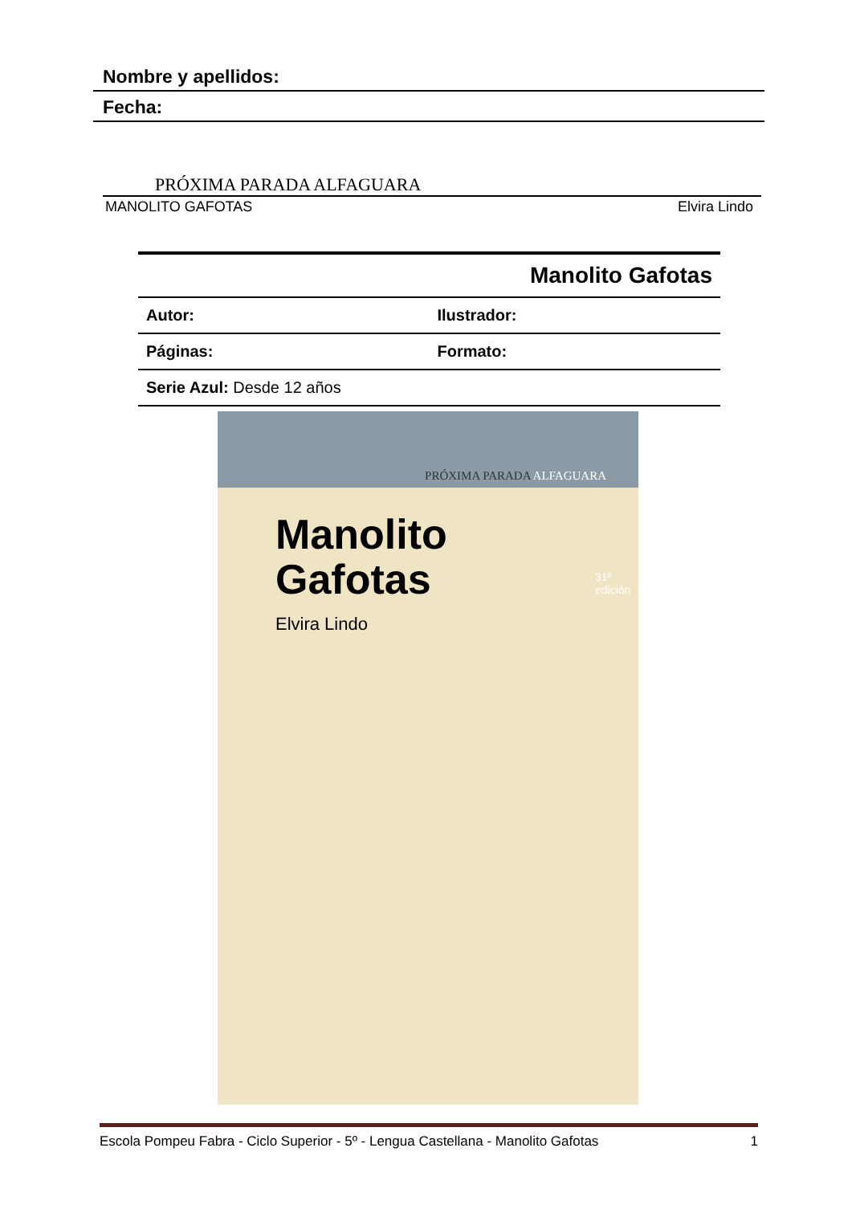Nombre y apellidos:
Fecha:
PRÓXIMA PARADA ALFAGUARA
MANOLITO GAFOTAS Elvira Lindo
| Manolito Gafotas | |
| Autor: | Ilustrador: |
| Páginas: | Formato: |
| Serie Azul: Desde 12 años | |
PRÓXIMA PARADA ALFAGUARA
Manolito
Gafotas
Elvira Lindo
31ª edición
Escola Pompeu Fabra - Ciclo Superior - 5º - Lengua Castellana - Manolito Gafotas 1